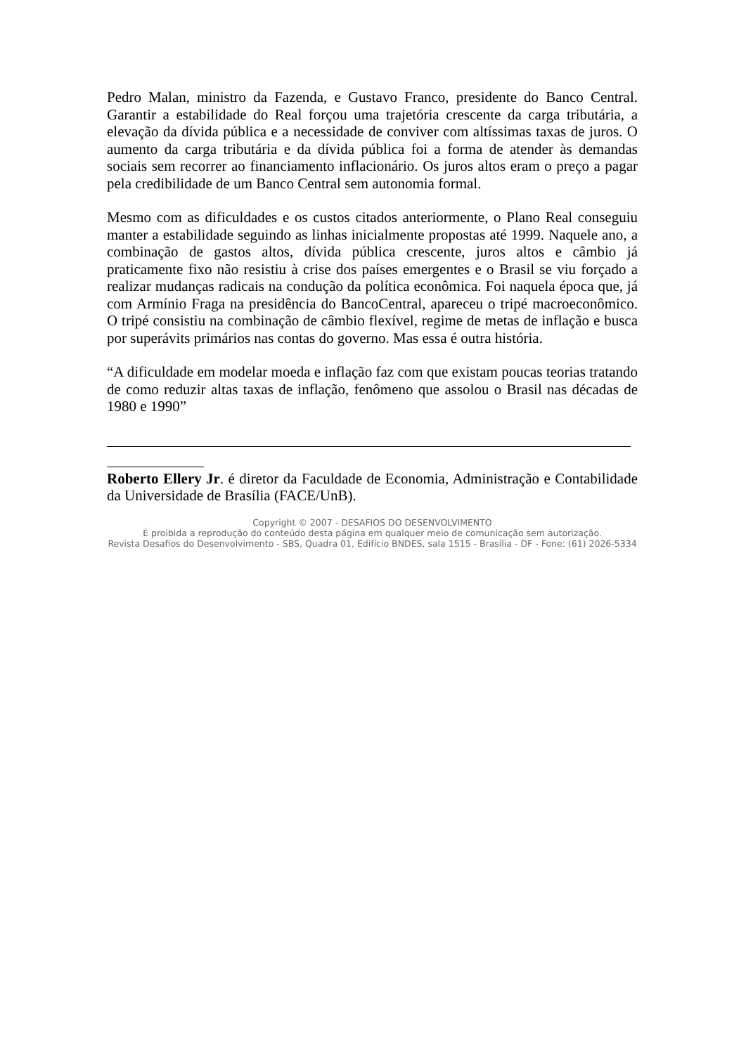Pedro Malan, ministro da Fazenda, e Gustavo Franco, presidente do Banco Central. Garantir a estabilidade do Real forçou uma trajetória crescente da carga tributária, a elevação da dívida pública e a necessidade de conviver com altíssimas taxas de juros. O aumento da carga tributária e da dívida pública foi a forma de atender às demandas sociais sem recorrer ao financiamento inflacionário. Os juros altos eram o preço a pagar pela credibilidade de um Banco Central sem autonomia formal.
Mesmo com as dificuldades e os custos citados anteriormente, o Plano Real conseguiu manter a estabilidade seguindo as linhas inicialmente propostas até 1999. Naquele ano, a combinação de gastos altos, dívida pública crescente, juros altos e câmbio já praticamente fixo não resistiu à crise dos países emergentes e o Brasil se viu forçado a realizar mudanças radicais na condução da política econômica. Foi naquela época que, já com Armínio Fraga na presidência do BancoCentral, apareceu o tripé macroeconômico. O tripé consistiu na combinação de câmbio flexível, regime de metas de inflação e busca por superávits primários nas contas do governo. Mas essa é outra história.
“A dificuldade em modelar moeda e inflação faz com que existam poucas teorias tratando de como reduzir altas taxas de inflação, fenômeno que assolou o Brasil nas décadas de 1980 e 1990”
Roberto Ellery Jr. é diretor da Faculdade de Economia, Administração e Contabilidade da Universidade de Brasília (FACE/UnB).
Copyright © 2007 - DESAFIOS DO DESENVOLVIMENTO
É proibida a reprodução do conteúdo desta página em qualquer meio de comunicação sem autorização.
Revista Desafios do Desenvolvimento - SBS, Quadra 01, Edifício BNDES, sala 1515 - Brasília - DF - Fone: (61) 2026-5334